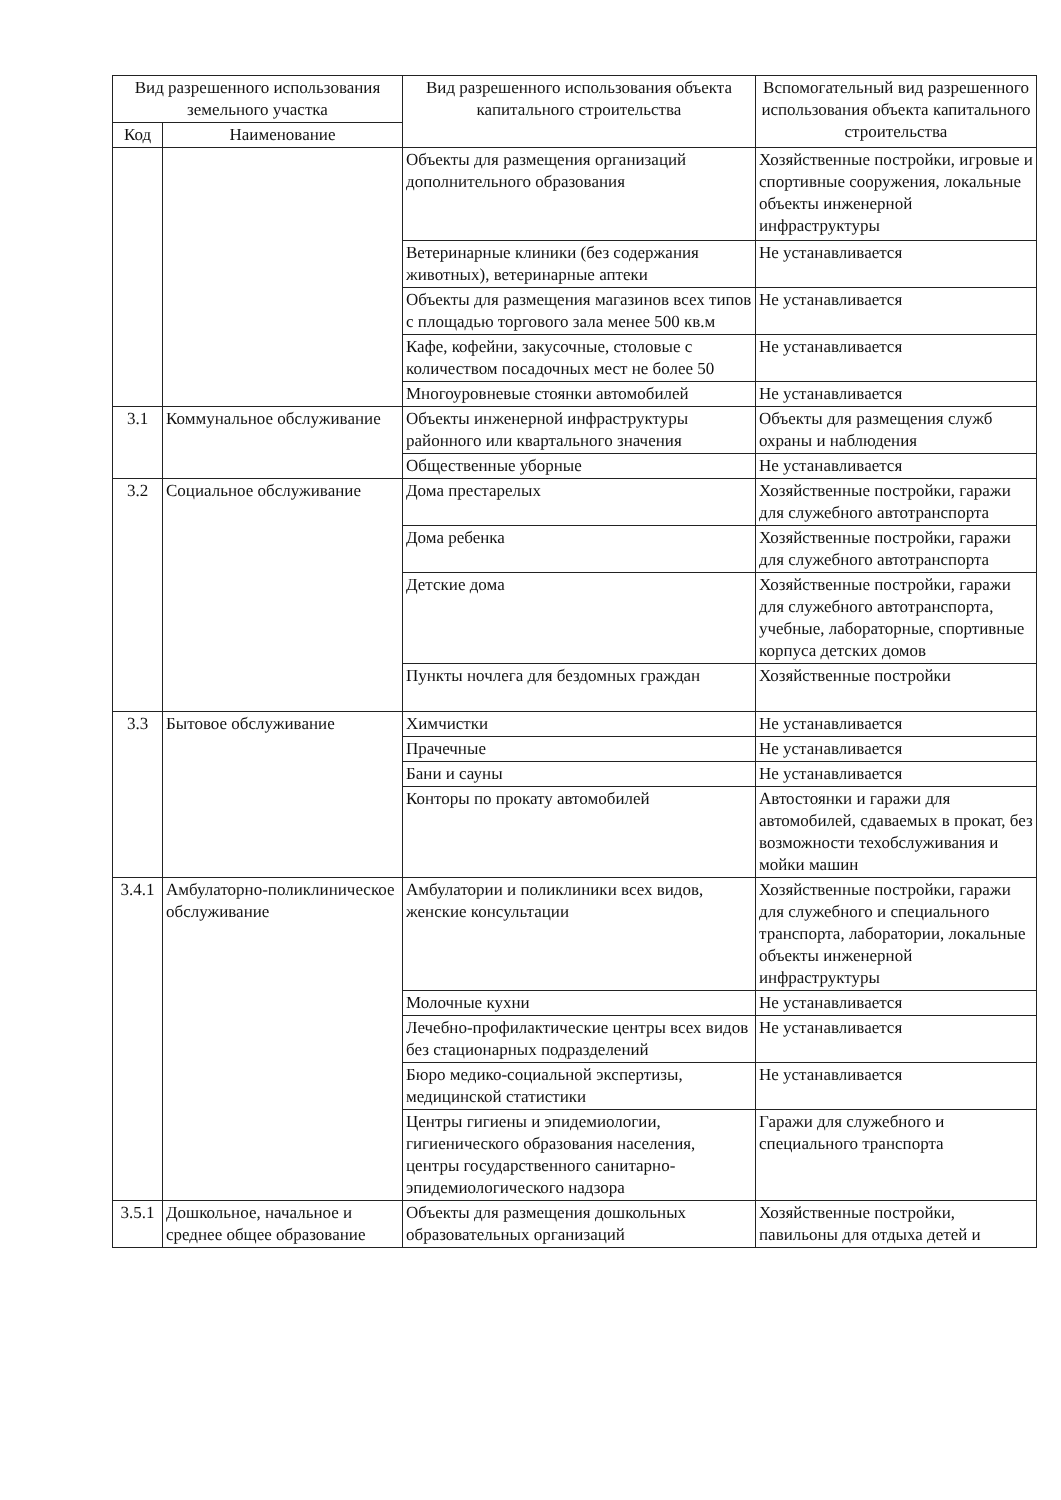| Вид разрешенного использования земельного участка | | Вид разрешенного использования объекта капитального строительства | Вспомогательный вид разрешенного использования объекта капитального строительства |
| --- | --- | --- | --- |
| Код | Наименование | | |
| | | Объекты для размещения организаций дополнительного образования | Хозяйственные постройки, игровые и спортивные сооружения, локальные объекты инженерной инфраструктуры |
| | | Ветеринарные клиники (без содержания животных), ветеринарные аптеки | Не устанавливается |
| | | Объекты для размещения магазинов всех типов с площадью торгового зала менее 500 кв.м | Не устанавливается |
| | | Кафе, кофейни, закусочные, столовые с количеством посадочных мест не более 50 | Не устанавливается |
| | | Многоуровневые стоянки автомобилей | Не устанавливается |
| 3.1 | Коммунальное обслуживание | Объекты инженерной инфраструктуры районного или квартального значения | Объекты для размещения служб охраны и наблюдения |
| | | Общественные уборные | Не устанавливается |
| 3.2 | Социальное обслуживание | Дома престарелых | Хозяйственные постройки, гаражи для служебного автотранспорта |
| | | Дома ребенка | Хозяйственные постройки, гаражи для служебного автотранспорта |
| | | Детские дома | Хозяйственные постройки, гаражи для служебного автотранспорта, учебные, лабораторные, спортивные корпуса детских домов |
| | | Пункты ночлега для бездомных граждан | Хозяйственные постройки |
| 3.3 | Бытовое обслуживание | Химчистки | Не устанавливается |
| | | Прачечные | Не устанавливается |
| | | Бани и сауны | Не устанавливается |
| | | Конторы по прокату автомобилей | Автостоянки и гаражи для автомобилей, сдаваемых в прокат, без возможности техобслуживания и мойки машин |
| 3.4.1 | Амбулаторно-поликлиническое обслуживание | Амбулатории и поликлиники всех видов, женские консультации | Хозяйственные постройки, гаражи для служебного и специального транспорта, лаборатории, локальные объекты инженерной инфраструктуры |
| | | Молочные кухни | Не устанавливается |
| | | Лечебно-профилактические центры всех видов без стационарных подразделений | Не устанавливается |
| | | Бюро медико-социальной экспертизы, медицинской статистики | Не устанавливается |
| | | Центры гигиены и эпидемиологии, гигиенического образования населения, центры государственного санитарно-эпидемиологического надзора | Гаражи для служебного и специального транспорта |
| 3.5.1 | Дошкольное, начальное и среднее общее образование | Объекты для размещения дошкольных образовательных организаций | Хозяйственные постройки, павильоны для отдыха детей и |